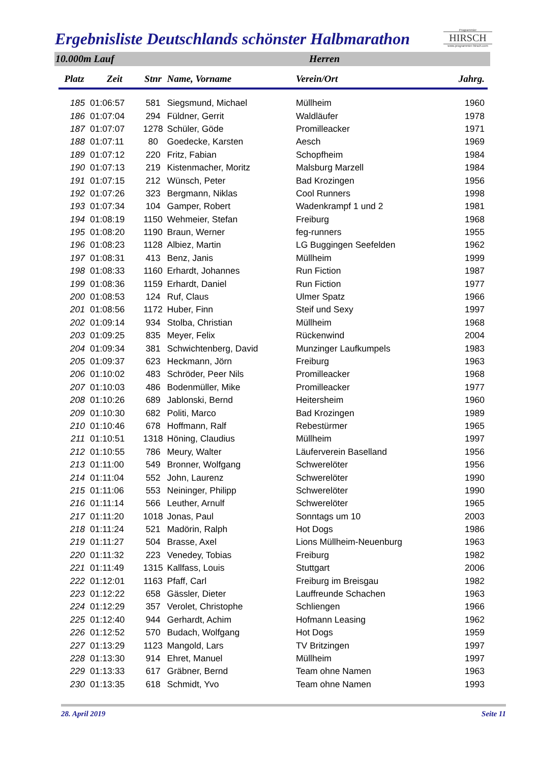Ergebnisliste Deutschlands schönster Halbmarathon
Programmier
HIRSCH
www.programmier-hirsch.com
10.000m Lauf Herren
| Platz | Zeit | Stnr | Name, Vorname | Verein/Ort | Jahrg. |
| --- | --- | --- | --- | --- | --- |
| 185 | 01:06:57 | 581 | Siegsmund, Michael | Müllheim | 1960 |
| 186 | 01:07:04 | 294 | Füldner, Gerrit | Waldläufer | 1978 |
| 187 | 01:07:07 | 1278 | Schüler, Göde | Promilleacker | 1971 |
| 188 | 01:07:11 | 80 | Goedecke, Karsten | Aesch | 1969 |
| 189 | 01:07:12 | 220 | Fritz, Fabian | Schopfheim | 1984 |
| 190 | 01:07:13 | 219 | Kistenmacher, Moritz | Malsburg Marzell | 1984 |
| 191 | 01:07:15 | 212 | Wünsch, Peter | Bad Krozingen | 1956 |
| 192 | 01:07:26 | 323 | Bergmann, Niklas | Cool Runners | 1998 |
| 193 | 01:07:34 | 104 | Gamper, Robert | Wadenkrampf 1 und 2 | 1981 |
| 194 | 01:08:19 | 1150 | Wehmeier, Stefan | Freiburg | 1968 |
| 195 | 01:08:20 | 1190 | Braun, Werner | feg-runners | 1955 |
| 196 | 01:08:23 | 1128 | Albiez, Martin | LG Buggingen Seefelden | 1962 |
| 197 | 01:08:31 | 413 | Benz, Janis | Müllheim | 1999 |
| 198 | 01:08:33 | 1160 | Erhardt, Johannes | Run Fiction | 1987 |
| 199 | 01:08:36 | 1159 | Erhardt, Daniel | Run Fiction | 1977 |
| 200 | 01:08:53 | 124 | Ruf, Claus | Ulmer Spatz | 1966 |
| 201 | 01:08:56 | 1172 | Huber, Finn | Steif und Sexy | 1997 |
| 202 | 01:09:14 | 934 | Stolba, Christian | Müllheim | 1968 |
| 203 | 01:09:25 | 835 | Meyer, Felix | Rückenwind | 2004 |
| 204 | 01:09:34 | 381 | Schwichtenberg, David | Munzinger Laufkumpels | 1983 |
| 205 | 01:09:37 | 623 | Heckmann, Jörn | Freiburg | 1963 |
| 206 | 01:10:02 | 483 | Schröder, Peer Nils | Promilleacker | 1968 |
| 207 | 01:10:03 | 486 | Bodenmüller, Mike | Promilleacker | 1977 |
| 208 | 01:10:26 | 689 | Jablonski, Bernd | Heitersheim | 1960 |
| 209 | 01:10:30 | 682 | Politi, Marco | Bad Krozingen | 1989 |
| 210 | 01:10:46 | 678 | Hoffmann, Ralf | Rebestürmer | 1965 |
| 211 | 01:10:51 | 1318 | Höning, Claudius | Müllheim | 1997 |
| 212 | 01:10:55 | 786 | Meury, Walter | Läuferverein Baselland | 1956 |
| 213 | 01:11:00 | 549 | Bronner, Wolfgang | Schwerelöter | 1956 |
| 214 | 01:11:04 | 552 | John, Laurenz | Schwerelöter | 1990 |
| 215 | 01:11:06 | 553 | Neininger, Philipp | Schwerelöter | 1990 |
| 216 | 01:11:14 | 566 | Leuther, Arnulf | Schwerelöter | 1965 |
| 217 | 01:11:20 | 1018 | Jonas, Paul | Sonntags um 10 | 2003 |
| 218 | 01:11:24 | 521 | Madörin, Ralph | Hot Dogs | 1986 |
| 219 | 01:11:27 | 504 | Brasse, Axel | Lions Müllheim-Neuenburg | 1963 |
| 220 | 01:11:32 | 223 | Venedey, Tobias | Freiburg | 1982 |
| 221 | 01:11:49 | 1315 | Kallfass, Louis | Stuttgart | 2006 |
| 222 | 01:12:01 | 1163 | Pfaff, Carl | Freiburg im Breisgau | 1982 |
| 223 | 01:12:22 | 658 | Gässler, Dieter | Lauffreunde Schachen | 1963 |
| 224 | 01:12:29 | 357 | Verolet, Christophe | Schliengen | 1966 |
| 225 | 01:12:40 | 944 | Gerhardt, Achim | Hofmann Leasing | 1962 |
| 226 | 01:12:52 | 570 | Budach, Wolfgang | Hot Dogs | 1959 |
| 227 | 01:13:29 | 1123 | Mangold, Lars | TV Britzingen | 1997 |
| 228 | 01:13:30 | 914 | Ehret, Manuel | Müllheim | 1997 |
| 229 | 01:13:33 | 617 | Gräbner, Bernd | Team ohne Namen | 1963 |
| 230 | 01:13:35 | 618 | Schmidt, Yvo | Team ohne Namen | 1993 |
28. April 2019 Seite 11